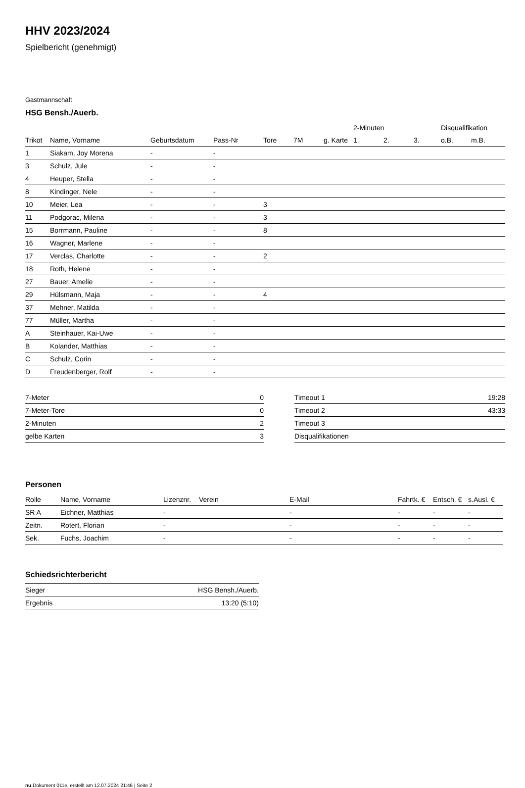HHV 2023/2024
Spielbericht (genehmigt)
Gastmannschaft
HSG Bensh./Auerb.
| | | | | | | | 2-Minuten | | | Disqualifikation | |
| --- | --- | --- | --- | --- | --- | --- | --- | --- | --- | --- | --- |
| Trikot | Name, Vorname | Geburtsdatum | Pass-Nr | Tore | 7M | g. Karte | 1. | 2. | 3. | o.B. | m.B. |
| 1 | Siakam, Joy Morena | - | - | | | | | | | | |
| 3 | Schulz, Jule | - | - | | | | | | | | |
| 4 | Heuper, Stella | - | - | | | | | | | | |
| 8 | Kindinger, Nele | - | - | | | | | | | | |
| 10 | Meier, Lea | - | - | 3 | | | | | | | |
| 11 | Podgorac, Milena | - | - | 3 | | | | | | | |
| 15 | Borrmann, Pauline | - | - | 8 | | | | | | | |
| 16 | Wagner, Marlene | - | - | | | | | | | | |
| 17 | Verclas, Charlotte | - | - | 2 | | | | | | | |
| 18 | Roth, Helene | - | - | | | | | | | | |
| 27 | Bauer, Amelie | - | - | | | | | | | | |
| 29 | Hülsmann, Maja | - | - | 4 | | | | | | | |
| 37 | Mehner, Matilda | - | - | | | | | | | | |
| 77 | Müller, Martha | - | - | | | | | | | | |
| A | Steinhauer, Kai-Uwe | - | - | | | | | | | | |
| B | Kolander, Matthias | - | - | | | | | | | | |
| C | Schulz, Corin | - | - | | | | | | | | |
| D | Freudenberger, Rolf | - | - | | | | | | | | |
| 7-Meter | 0 |
| 7-Meter-Tore | 0 |
| 2-Minuten | 2 |
| gelbe Karten | 3 |
| Timeout 1 | 19:28 |
| Timeout 2 | 43:33 |
| Timeout 3 | |
| Disqualifikationen | |
Personen
| Rolle | Name, Vorname | Lizenznr. | Verein | E-Mail | Fahrtk. € | Entsch. € | s.Ausl. € |
| --- | --- | --- | --- | --- | --- | --- | --- |
| SR A | Eichner, Matthias | - | | - | - | - | - |
| Zeitn. | Rotert, Florian | - | | - | - | - | - |
| Sek. | Fuchs, Joachim | - | | - | - | - | - |
Schiedsrichterbericht
| Sieger | HSG Bensh./Auerb. |
| Ergebnis | 13:20 (5:10) |
nu.Dokument 011e, erstellt am 12.07.2024 21:46 | Seite 2